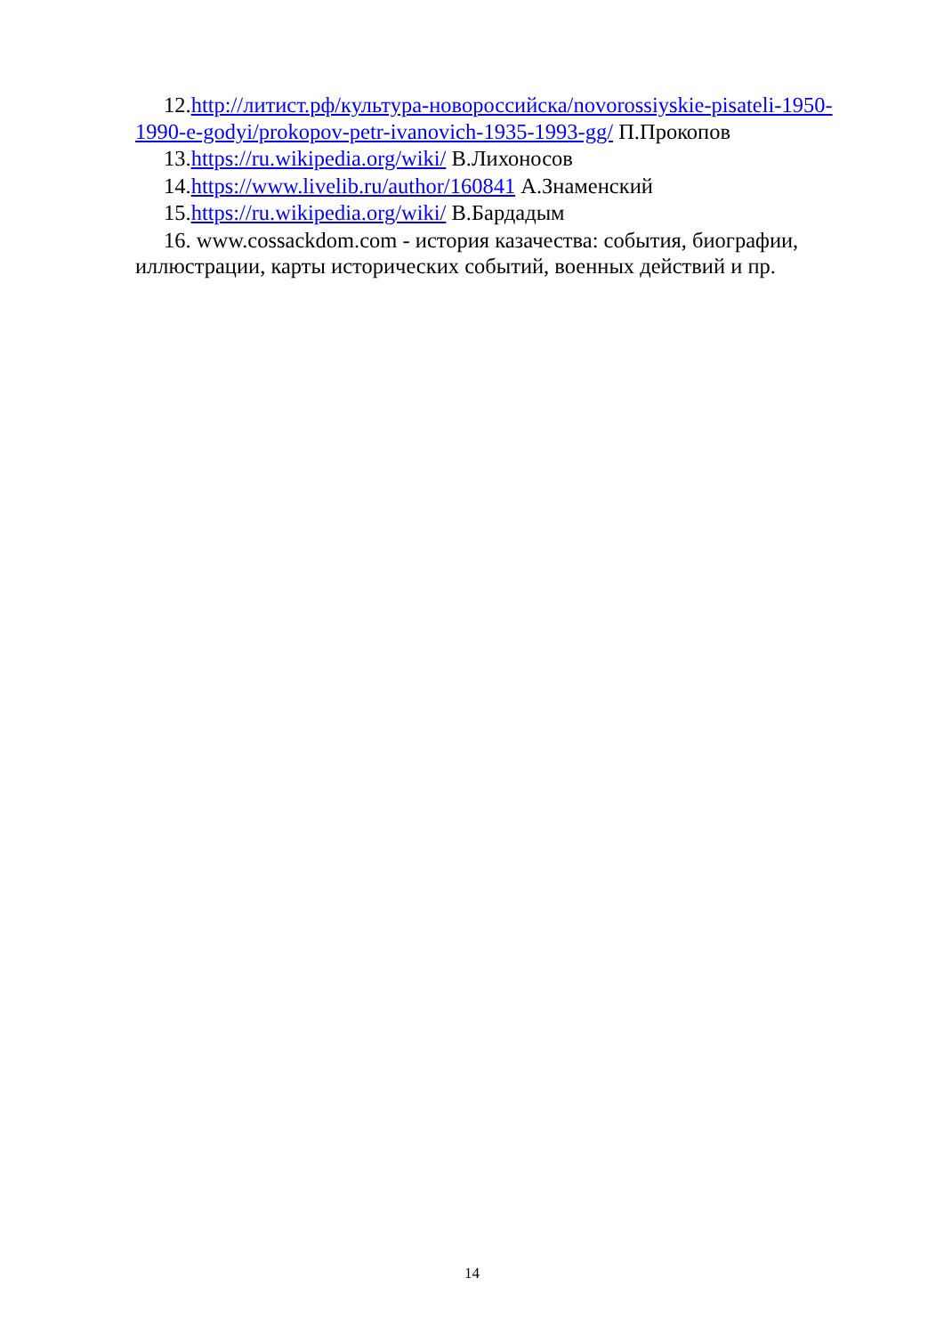12.http://литист.рф/культура-новороссийска/novorossiyskie-pisateli-1950-1990-e-godyi/prokopov-petr-ivanovich-1935-1993-gg/ П.Прокопов
13.https://ru.wikipedia.org/wiki/ В.Лихоносов
14.https://www.livelib.ru/author/160841 А.Знаменский
15.https://ru.wikipedia.org/wiki/ В.Бардадым
16. www.cossackdom.com - история казачества: события, биографии, иллюстрации, карты исторических событий, военных действий и пр.
14